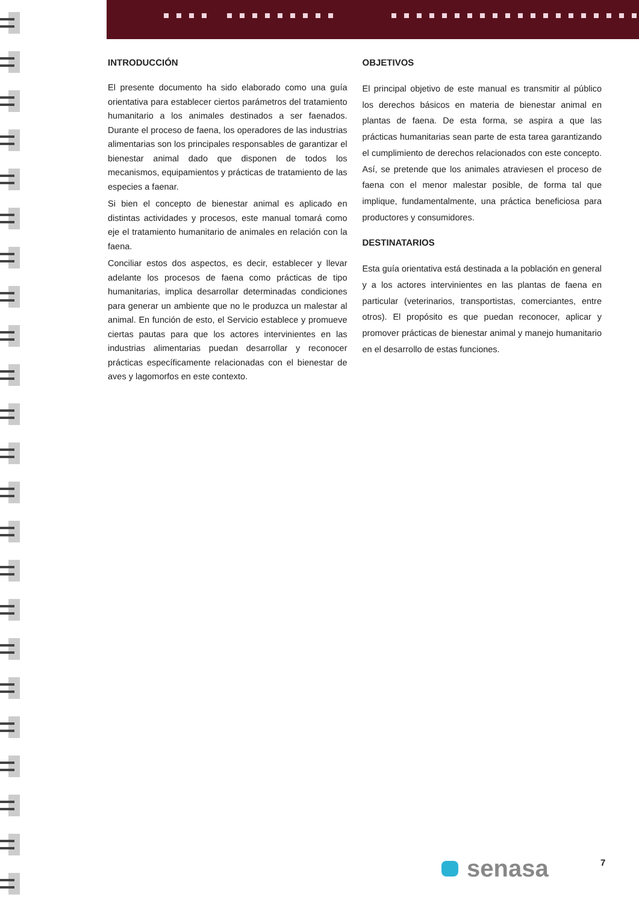INTRODUCCIÓN
El presente documento ha sido elaborado como una guía orientativa para establecer ciertos parámetros del tratamiento humanitario a los animales destinados a ser faenados. Durante el proceso de faena, los operadores de las industrias alimentarias son los principales responsables de garantizar el bienestar animal dado que disponen de todos los mecanismos, equipamientos y prácticas de tratamiento de las especies a faenar.
Si bien el concepto de bienestar animal es aplicado en distintas actividades y procesos, este manual tomará como eje el tratamiento humanitario de animales en relación con la faena.
Conciliar estos dos aspectos, es decir, establecer y llevar adelante los procesos de faena como prácticas de tipo humanitarias, implica desarrollar determinadas condiciones para generar un ambiente que no le produzca un malestar al animal. En función de esto, el Servicio establece y promueve ciertas pautas para que los actores intervinientes en las industrias alimentarias puedan desarrollar y reconocer prácticas específicamente relacionadas con el bienestar de aves y lagomorfos en este contexto.
OBJETIVOS
El principal objetivo de este manual es transmitir al público los derechos básicos en materia de bienestar animal en plantas de faena. De esta forma, se aspira a que las prácticas humanitarias sean parte de esta tarea garantizando el cumplimiento de derechos relacionados con este concepto. Así, se pretende que los animales atraviesen el proceso de faena con el menor malestar posible, de forma tal que implique, fundamentalmente, una práctica beneficiosa para productores y consumidores.
DESTINATARIOS
Esta guía orientativa está destinada a la población en general y a los actores intervinientes en las plantas de faena en particular (veterinarios, transportistas, comerciantes, entre otros). El propósito es que puedan reconocer, aplicar y promover prácticas de bienestar animal y manejo humanitario en el desarrollo de estas funciones.
senasa 7